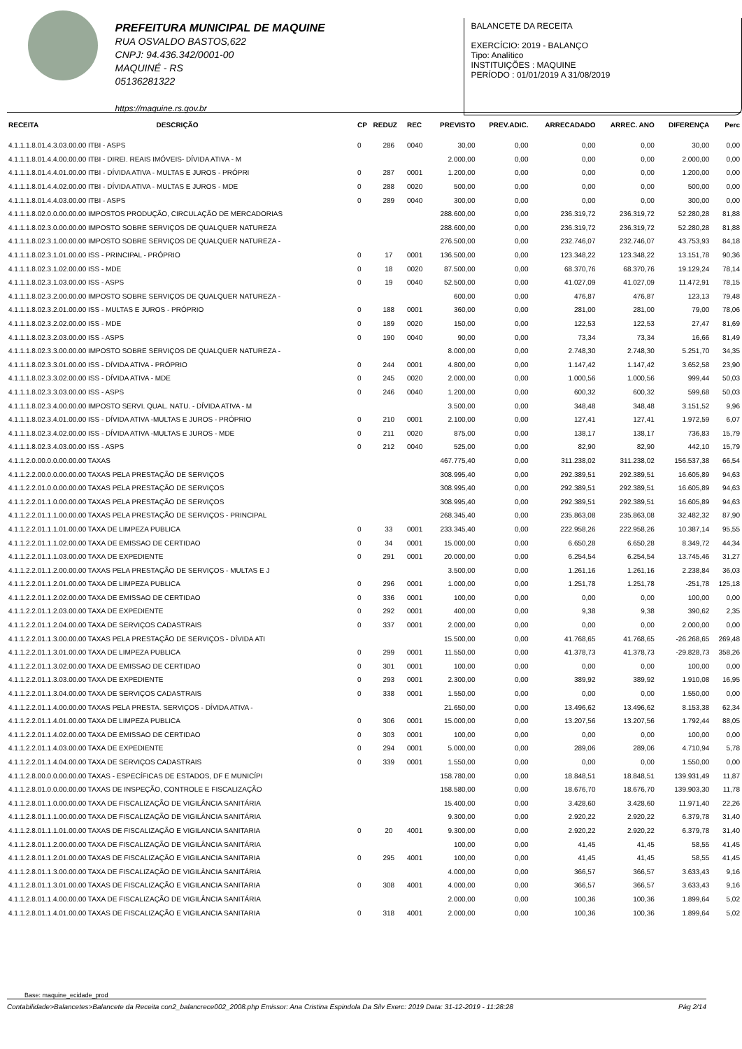PREFEITURA MUNICIPAL DE MAQUINE
RUA OSVALDO BASTOS,622
CNPJ: 94.436.342/0001-00
MAQUINÉ - RS
05136281322
https://maquine.rs.gov.br
BALANCETE DA RECEITA
EXERCÍCIO: 2019 - BALANÇO
Tipo: Analítico
INSTITUIÇÕES : MAQUINE
PERÍODO : 01/01/2019 A 31/08/2019
| RECEITA | DESCRIÇÃO | CP | REDUZ | REC | PREVISTO | PREV.ADIC. | ARRECADADO | ARREC. ANO | DIFERENÇA | Perc |
| --- | --- | --- | --- | --- | --- | --- | --- | --- | --- | --- |
| 4.1.1.1.8.01.4.3.03.00.00 ITBI - ASPS | | 0 | 286 | 0040 | 30,00 | 0,00 | 0,00 | 0,00 | 30,00 | 0,00 |
| 4.1.1.1.8.01.4.4.00.00.00 ITBI - DIREI. REAIS IMÓVEIS- DÍVIDA ATIVA - M | | | | | 2.000,00 | 0,00 | 0,00 | 0,00 | 2.000,00 | 0,00 |
| 4.1.1.1.8.01.4.4.01.00.00 ITBI - DÍVIDA ATIVA - MULTAS E JUROS - PRÓPRI | | 0 | 287 | 0001 | 1.200,00 | 0,00 | 0,00 | 0,00 | 1.200,00 | 0,00 |
| 4.1.1.1.8.01.4.4.02.00.00 ITBI - DÍVIDA ATIVA - MULTAS E JUROS - MDE | | 0 | 288 | 0020 | 500,00 | 0,00 | 0,00 | 0,00 | 500,00 | 0,00 |
| 4.1.1.1.8.01.4.4.03.00.00 ITBI - ASPS | | 0 | 289 | 0040 | 300,00 | 0,00 | 0,00 | 0,00 | 300,00 | 0,00 |
| 4.1.1.1.8.02.0.0.00.00.00 IMPOSTOS PRODUÇÃO, CIRCULAÇÃO DE MERCADORIAS | | | | | 288.600,00 | 0,00 | 236.319,72 | 236.319,72 | 52.280,28 | 81,88 |
| 4.1.1.1.8.02.3.0.00.00.00 IMPOSTO SOBRE SERVIÇOS DE QUALQUER NATUREZA | | | | | 288.600,00 | 0,00 | 236.319,72 | 236.319,72 | 52.280,28 | 81,88 |
| 4.1.1.1.8.02.3.1.00.00.00 IMPOSTO SOBRE SERVIÇOS DE QUALQUER NATUREZA - | | | | | 276.500,00 | 0,00 | 232.746,07 | 232.746,07 | 43.753,93 | 84,18 |
| 4.1.1.1.8.02.3.1.01.00.00 ISS - PRINCIPAL - PRÓPRIO | | 0 | 17 | 0001 | 136.500,00 | 0,00 | 123.348,22 | 123.348,22 | 13.151,78 | 90,36 |
| 4.1.1.1.8.02.3.1.02.00.00 ISS - MDE | | 0 | 18 | 0020 | 87.500,00 | 0,00 | 68.370,76 | 68.370,76 | 19.129,24 | 78,14 |
| 4.1.1.1.8.02.3.1.03.00.00 ISS - ASPS | | 0 | 19 | 0040 | 52.500,00 | 0,00 | 41.027,09 | 41.027,09 | 11.472,91 | 78,15 |
| 4.1.1.1.8.02.3.2.00.00.00 IMPOSTO SOBRE SERVIÇOS DE QUALQUER NATUREZA - | | | | | 600,00 | 0,00 | 476,87 | 476,87 | 123,13 | 79,48 |
| 4.1.1.1.8.02.3.2.01.00.00 ISS - MULTAS E JUROS - PRÓPRIO | | 0 | 188 | 0001 | 360,00 | 0,00 | 281,00 | 281,00 | 79,00 | 78,06 |
| 4.1.1.1.8.02.3.2.02.00.00 ISS - MDE | | 0 | 189 | 0020 | 150,00 | 0,00 | 122,53 | 122,53 | 27,47 | 81,69 |
| 4.1.1.1.8.02.3.2.03.00.00 ISS - ASPS | | 0 | 190 | 0040 | 90,00 | 0,00 | 73,34 | 73,34 | 16,66 | 81,49 |
| 4.1.1.1.8.02.3.3.00.00.00 IMPOSTO SOBRE SERVIÇOS DE QUALQUER NATUREZA - | | | | | 8.000,00 | 0,00 | 2.748,30 | 2.748,30 | 5.251,70 | 34,35 |
| 4.1.1.1.8.02.3.3.01.00.00 ISS - DÍVIDA ATIVA - PRÓPRIO | | 0 | 244 | 0001 | 4.800,00 | 0,00 | 1.147,42 | 1.147,42 | 3.652,58 | 23,90 |
| 4.1.1.1.8.02.3.3.02.00.00 ISS - DÍVIDA ATIVA - MDE | | 0 | 245 | 0020 | 2.000,00 | 0,00 | 1.000,56 | 1.000,56 | 999,44 | 50,03 |
| 4.1.1.1.8.02.3.3.03.00.00 ISS - ASPS | | 0 | 246 | 0040 | 1.200,00 | 0,00 | 600,32 | 600,32 | 599,68 | 50,03 |
| 4.1.1.1.8.02.3.4.00.00.00 IMPOSTO SERVI. QUAL. NATU. - DÍVIDA ATIVA - M | | | | | 3.500,00 | 0,00 | 348,48 | 348,48 | 3.151,52 | 9,96 |
| 4.1.1.1.8.02.3.4.01.00.00 ISS - DÍVIDA ATIVA -MULTAS E JUROS - PRÓPRIO | | 0 | 210 | 0001 | 2.100,00 | 0,00 | 127,41 | 127,41 | 1.972,59 | 6,07 |
| 4.1.1.1.8.02.3.4.02.00.00 ISS - DÍVIDA ATIVA -MULTAS E JUROS - MDE | | 0 | 211 | 0020 | 875,00 | 0,00 | 138,17 | 138,17 | 736,83 | 15,79 |
| 4.1.1.1.8.02.3.4.03.00.00 ISS - ASPS | | 0 | 212 | 0040 | 525,00 | 0,00 | 82,90 | 82,90 | 442,10 | 15,79 |
| 4.1.1.2.0.00.0.0.00.00.00 TAXAS | | | | | 467.775,40 | 0,00 | 311.238,02 | 311.238,02 | 156.537,38 | 66,54 |
| 4.1.1.2.2.00.0.0.00.00.00 TAXAS PELA PRESTAÇÃO DE SERVIÇOS | | | | | 308.995,40 | 0,00 | 292.389,51 | 292.389,51 | 16.605,89 | 94,63 |
| 4.1.1.2.2.01.0.0.00.00.00 TAXAS PELA PRESTAÇÃO DE SERVIÇOS | | | | | 308.995,40 | 0,00 | 292.389,51 | 292.389,51 | 16.605,89 | 94,63 |
| 4.1.1.2.2.01.1.0.00.00.00 TAXAS PELA PRESTAÇÃO DE SERVIÇOS | | | | | 308.995,40 | 0,00 | 292.389,51 | 292.389,51 | 16.605,89 | 94,63 |
| 4.1.1.2.2.01.1.1.00.00.00 TAXAS PELA PRESTAÇÃO DE SERVIÇOS - PRINCIPAL | | | | | 268.345,40 | 0,00 | 235.863,08 | 235.863,08 | 32.482,32 | 87,90 |
| 4.1.1.2.2.01.1.1.01.00.00 TAXA DE LIMPEZA PUBLICA | | 0 | 33 | 0001 | 233.345,40 | 0,00 | 222.958,26 | 222.958,26 | 10.387,14 | 95,55 |
| 4.1.1.2.2.01.1.1.02.00.00 TAXA DE EMISSAO DE CERTIDAO | | 0 | 34 | 0001 | 15.000,00 | 0,00 | 6.650,28 | 6.650,28 | 8.349,72 | 44,34 |
| 4.1.1.2.2.01.1.1.03.00.00 TAXA DE EXPEDIENTE | | 0 | 291 | 0001 | 20.000,00 | 0,00 | 6.254,54 | 6.254,54 | 13.745,46 | 31,27 |
| 4.1.1.2.2.01.1.2.00.00.00 TAXAS PELA PRESTAÇÃO DE SERVIÇOS - MULTAS E J | | | | | 3.500,00 | 0,00 | 1.261,16 | 1.261,16 | 2.238,84 | 36,03 |
| 4.1.1.2.2.01.1.2.01.00.00 TAXA DE LIMPEZA PUBLICA | | 0 | 296 | 0001 | 1.000,00 | 0,00 | 1.251,78 | 1.251,78 | -251,78 | 125,18 |
| 4.1.1.2.2.01.1.2.02.00.00 TAXA DE EMISSAO DE CERTIDAO | | 0 | 336 | 0001 | 100,00 | 0,00 | 0,00 | 0,00 | 100,00 | 0,00 |
| 4.1.1.2.2.01.1.2.03.00.00 TAXA DE EXPEDIENTE | | 0 | 292 | 0001 | 400,00 | 0,00 | 9,38 | 9,38 | 390,62 | 2,35 |
| 4.1.1.2.2.01.1.2.04.00.00 TAXA DE SERVIÇOS CADASTRAIS | | 0 | 337 | 0001 | 2.000,00 | 0,00 | 0,00 | 0,00 | 2.000,00 | 0,00 |
| 4.1.1.2.2.01.1.3.00.00.00 TAXAS PELA PRESTAÇÃO DE SERVIÇOS - DÍVIDA ATI | | | | | 15.500,00 | 0,00 | 41.768,65 | 41.768,65 | -26.268,65 | 269,48 |
| 4.1.1.2.2.01.1.3.01.00.00 TAXA DE LIMPEZA PUBLICA | | 0 | 299 | 0001 | 11.550,00 | 0,00 | 41.378,73 | 41.378,73 | -29.828,73 | 358,26 |
| 4.1.1.2.2.01.1.3.02.00.00 TAXA DE EMISSAO DE CERTIDAO | | 0 | 301 | 0001 | 100,00 | 0,00 | 0,00 | 0,00 | 100,00 | 0,00 |
| 4.1.1.2.2.01.1.3.03.00.00 TAXA DE EXPEDIENTE | | 0 | 293 | 0001 | 2.300,00 | 0,00 | 389,92 | 389,92 | 1.910,08 | 16,95 |
| 4.1.1.2.2.01.1.3.04.00.00 TAXA DE SERVIÇOS CADASTRAIS | | 0 | 338 | 0001 | 1.550,00 | 0,00 | 0,00 | 0,00 | 1.550,00 | 0,00 |
| 4.1.1.2.2.01.1.4.00.00.00 TAXAS PELA PRESTA. SERVIÇOS - DÍVIDA ATIVA - | | | | | 21.650,00 | 0,00 | 13.496,62 | 13.496,62 | 8.153,38 | 62,34 |
| 4.1.1.2.2.01.1.4.01.00.00 TAXA DE LIMPEZA PUBLICA | | 0 | 306 | 0001 | 15.000,00 | 0,00 | 13.207,56 | 13.207,56 | 1.792,44 | 88,05 |
| 4.1.1.2.2.01.1.4.02.00.00 TAXA DE EMISSAO DE CERTIDAO | | 0 | 303 | 0001 | 100,00 | 0,00 | 0,00 | 0,00 | 100,00 | 0,00 |
| 4.1.1.2.2.01.1.4.03.00.00 TAXA DE EXPEDIENTE | | 0 | 294 | 0001 | 5.000,00 | 0,00 | 289,06 | 289,06 | 4.710,94 | 5,78 |
| 4.1.1.2.2.01.1.4.04.00.00 TAXA DE SERVIÇOS CADASTRAIS | | 0 | 339 | 0001 | 1.550,00 | 0,00 | 0,00 | 0,00 | 1.550,00 | 0,00 |
| 4.1.1.2.8.00.0.0.00.00.00 TAXAS - ESPECÍFICAS DE ESTADOS, DF E MUNICÍPI | | | | | 158.780,00 | 0,00 | 18.848,51 | 18.848,51 | 139.931,49 | 11,87 |
| 4.1.1.2.8.01.0.0.00.00.00 TAXAS DE INSPEÇÃO, CONTROLE E FISCALIZAÇÃO | | | | | 158.580,00 | 0,00 | 18.676,70 | 18.676,70 | 139.903,30 | 11,78 |
| 4.1.1.2.8.01.1.0.00.00.00 TAXA DE FISCALIZAÇÃO DE VIGILÂNCIA SANITÁRIA | | | | | 15.400,00 | 0,00 | 3.428,60 | 3.428,60 | 11.971,40 | 22,26 |
| 4.1.1.2.8.01.1.1.00.00.00 TAXA DE FISCALIZAÇÃO DE VIGILÂNCIA SANITÁRIA | | | | | 9.300,00 | 0,00 | 2.920,22 | 2.920,22 | 6.379,78 | 31,40 |
| 4.1.1.2.8.01.1.1.01.00.00 TAXAS DE FISCALIZAÇÃO E VIGILANCIA SANITARIA | | 0 | 20 | 4001 | 9.300,00 | 0,00 | 2.920,22 | 2.920,22 | 6.379,78 | 31,40 |
| 4.1.1.2.8.01.1.2.00.00.00 TAXA DE FISCALIZAÇÃO DE VIGILÂNCIA SANITÁRIA | | | | | 100,00 | 0,00 | 41,45 | 41,45 | 58,55 | 41,45 |
| 4.1.1.2.8.01.1.2.01.00.00 TAXAS DE FISCALIZAÇÃO E VIGILANCIA SANITARIA | | 0 | 295 | 4001 | 100,00 | 0,00 | 41,45 | 41,45 | 58,55 | 41,45 |
| 4.1.1.2.8.01.1.3.00.00.00 TAXA DE FISCALIZAÇÃO DE VIGILÂNCIA SANITÁRIA | | | | | 4.000,00 | 0,00 | 366,57 | 366,57 | 3.633,43 | 9,16 |
| 4.1.1.2.8.01.1.3.01.00.00 TAXAS DE FISCALIZAÇÃO E VIGILANCIA SANITARIA | | 0 | 308 | 4001 | 4.000,00 | 0,00 | 366,57 | 366,57 | 3.633,43 | 9,16 |
| 4.1.1.2.8.01.1.4.00.00.00 TAXA DE FISCALIZAÇÃO DE VIGILÂNCIA SANITÁRIA | | | | | 2.000,00 | 0,00 | 100,36 | 100,36 | 1.899,64 | 5,02 |
| 4.1.1.2.8.01.1.4.01.00.00 TAXAS DE FISCALIZAÇÃO E VIGILANCIA SANITARIA | | 0 | 318 | 4001 | 2.000,00 | 0,00 | 100,36 | 100,36 | 1.899,64 | 5,02 |
Base: maquine_ecidade_prod
Contabilidade>Balancetes>Balancete da Receita con2_balancrece002_2008.php Emissor: Ana Cristina Espindola Da Silv Exerc: 2019 Data: 31-12-2019 - 11:28:28 Pág 2/14